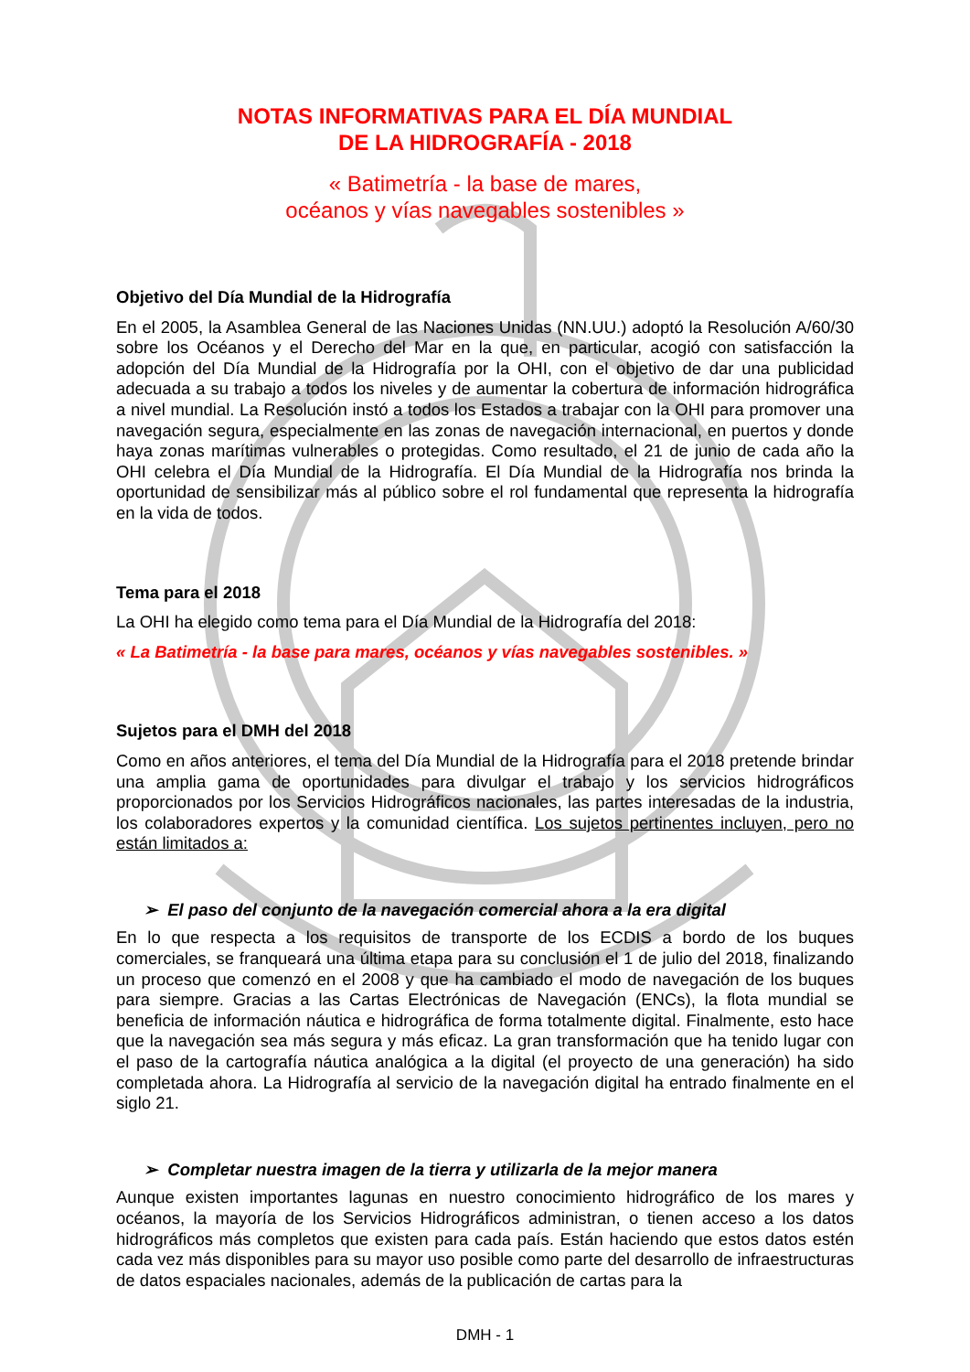NOTAS INFORMATIVAS PARA EL DÍA MUNDIAL
DE LA HIDROGRAFÍA - 2018
« Batimetría - la base de mares,
océanos y vías navegables sostenibles »
Objetivo del Día Mundial de la Hidrografía
En el 2005, la Asamblea General de las Naciones Unidas (NN.UU.) adoptó la Resolución A/60/30 sobre los Océanos y el Derecho del Mar en la que, en particular, acogió con satisfacción la adopción del Día Mundial de la Hidrografía por la OHI, con el objetivo de dar una publicidad adecuada a su trabajo a todos los niveles y de aumentar la cobertura de información hidrográfica a nivel mundial. La Resolución instó a todos los Estados a trabajar con la OHI para promover una navegación segura, especialmente en las zonas de navegación internacional, en puertos y donde haya zonas marítimas vulnerables o protegidas. Como resultado, el 21 de junio de cada año la OHI celebra el Día Mundial de la Hidrografía. El Día Mundial de la Hidrografía nos brinda la oportunidad de sensibilizar más al público sobre el rol fundamental que representa la hidrografía en la vida de todos.
Tema para el 2018
La OHI ha elegido como tema para el Día Mundial de la Hidrografía del 2018:
« La Batimetría - la base para mares, océanos y vías navegables sostenibles. »
Sujetos para el DMH del 2018
Como en años anteriores, el tema del Día Mundial de la Hidrografía para el 2018 pretende brindar una amplia gama de oportunidades para divulgar el trabajo y los servicios hidrográficos proporcionados por los Servicios Hidrográficos nacionales, las partes interesadas de la industria, los colaboradores expertos y la comunidad científica. Los sujetos pertinentes incluyen, pero no están limitados a:
➢ El paso del conjunto de la navegación comercial ahora a la era digital
En lo que respecta a los requisitos de transporte de los ECDIS a bordo de los buques comerciales, se franqueará una última etapa para su conclusión el 1 de julio del 2018, finalizando un proceso que comenzó en el 2008 y que ha cambiado el modo de navegación de los buques para siempre. Gracias a las Cartas Electrónicas de Navegación (ENCs), la flota mundial se beneficia de información náutica e hidrográfica de forma totalmente digital. Finalmente, esto hace que la navegación sea más segura y más eficaz. La gran transformación que ha tenido lugar con el paso de la cartografía náutica analógica a la digital (el proyecto de una generación) ha sido completada ahora. La Hidrografía al servicio de la navegación digital ha entrado finalmente en el siglo 21.
➢ Completar nuestra imagen de la tierra y utilizarla de la mejor manera
Aunque existen importantes lagunas en nuestro conocimiento hidrográfico de los mares y océanos, la mayoría de los Servicios Hidrográficos administran, o tienen acceso a los datos hidrográficos más completos que existen para cada país. Están haciendo que estos datos estén cada vez más disponibles para su mayor uso posible como parte del desarrollo de infraestructuras de datos espaciales nacionales, además de la publicación de cartas para la
DMH - 1